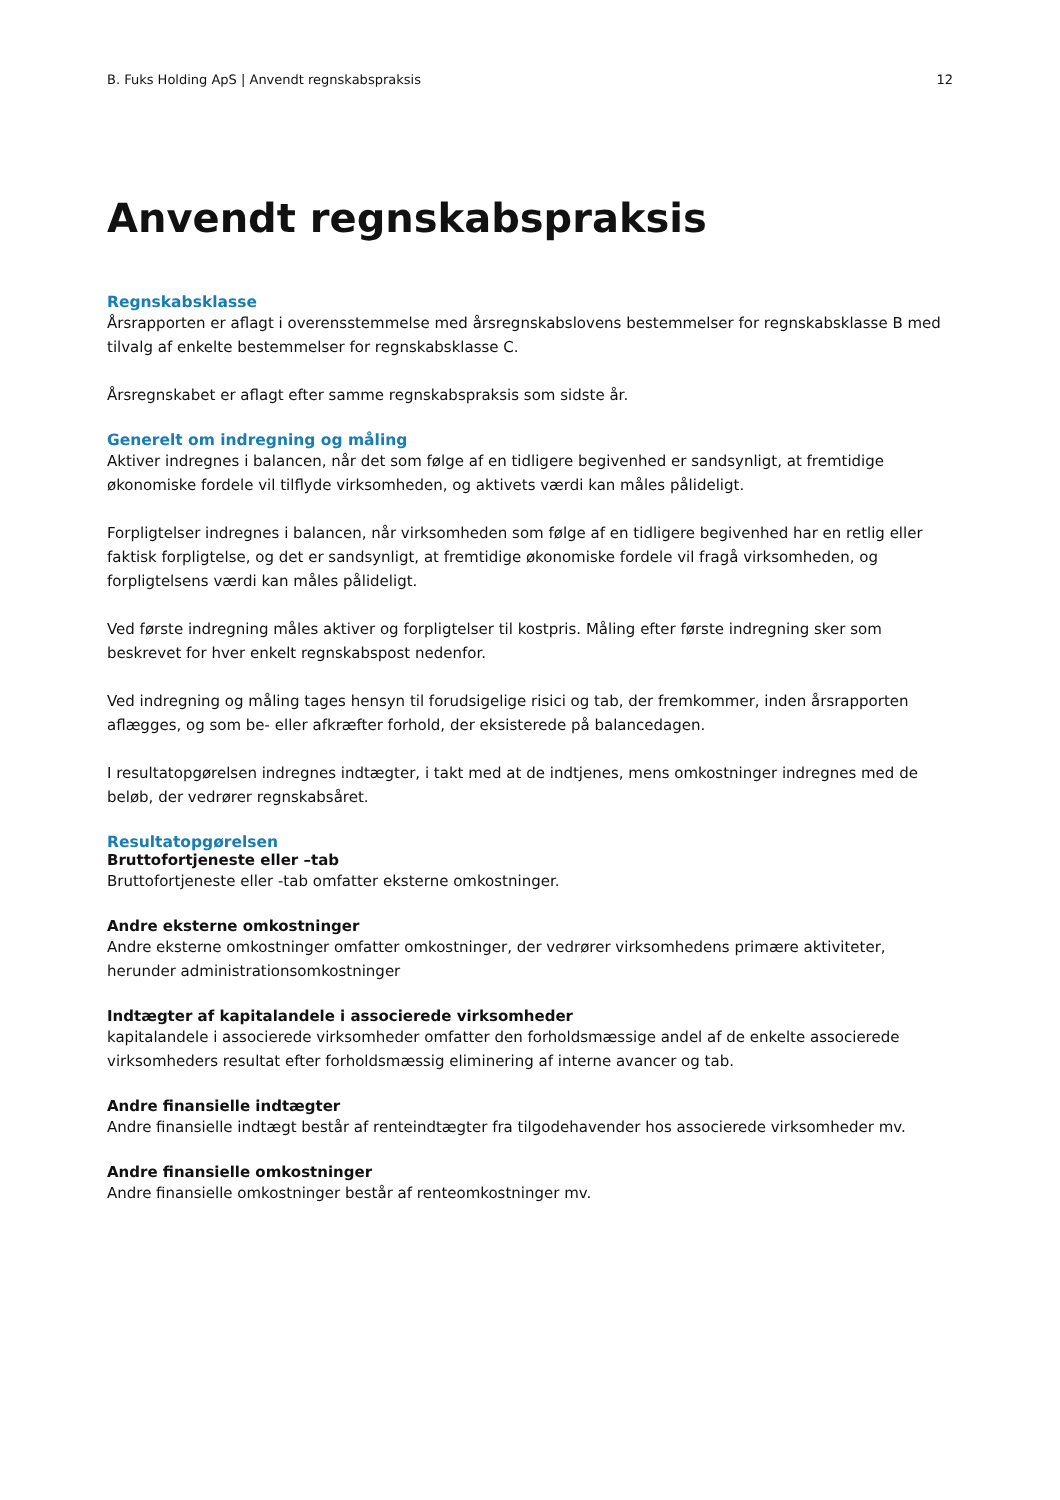B. Fuks Holding ApS | Anvendt regnskabspraksis 12
Anvendt regnskabspraksis
Regnskabsklasse
Årsrapporten er aflagt i overensstemmelse med årsregnskabslovens bestemmelser for regnskabsklasse B med tilvalg af enkelte bestemmelser for regnskabsklasse C.
Årsregnskabet er aflagt efter samme regnskabspraksis som sidste år.
Generelt om indregning og måling
Aktiver indregnes i balancen, når det som følge af en tidligere begivenhed er sandsynligt, at fremtidige økonomiske fordele vil tilflyde virksomheden, og aktivets værdi kan måles pålideligt.
Forpligtelser indregnes i balancen, når virksomheden som følge af en tidligere begivenhed har en retlig eller faktisk forpligtelse, og det er sandsynligt, at fremtidige økonomiske fordele vil fragå virksomheden, og forpligtelsens værdi kan måles pålideligt.
Ved første indregning måles aktiver og forpligtelser til kostpris. Måling efter første indregning sker som beskrevet for hver enkelt regnskabspost nedenfor.
Ved indregning og måling tages hensyn til forudsigelige risici og tab, der fremkommer, inden årsrapporten aflægges, og som be- eller afkræfter forhold, der eksisterede på balancedagen.
I resultatopgørelsen indregnes indtægter, i takt med at de indtjenes, mens omkostninger indregnes med de beløb, der vedrører regnskabsåret.
Resultatopgørelsen
Bruttofortjeneste eller –tab
Bruttofortjeneste eller -tab omfatter eksterne omkostninger.
Andre eksterne omkostninger
Andre eksterne omkostninger omfatter omkostninger, der vedrører virksomhedens primære aktiviteter, herunder administrationsomkostninger
Indtægter af kapitalandele i associerede virksomheder
kapitalandele i associerede virksomheder omfatter den forholdsmæssige andel af de enkelte associerede virksomheders resultat efter forholdsmæssig eliminering af interne avancer og tab.
Andre finansielle indtægter
Andre finansielle indtægt består af renteindtægter fra tilgodehavender hos associerede virksomheder mv.
Andre finansielle omkostninger
Andre finansielle omkostninger består af renteomkostninger mv.